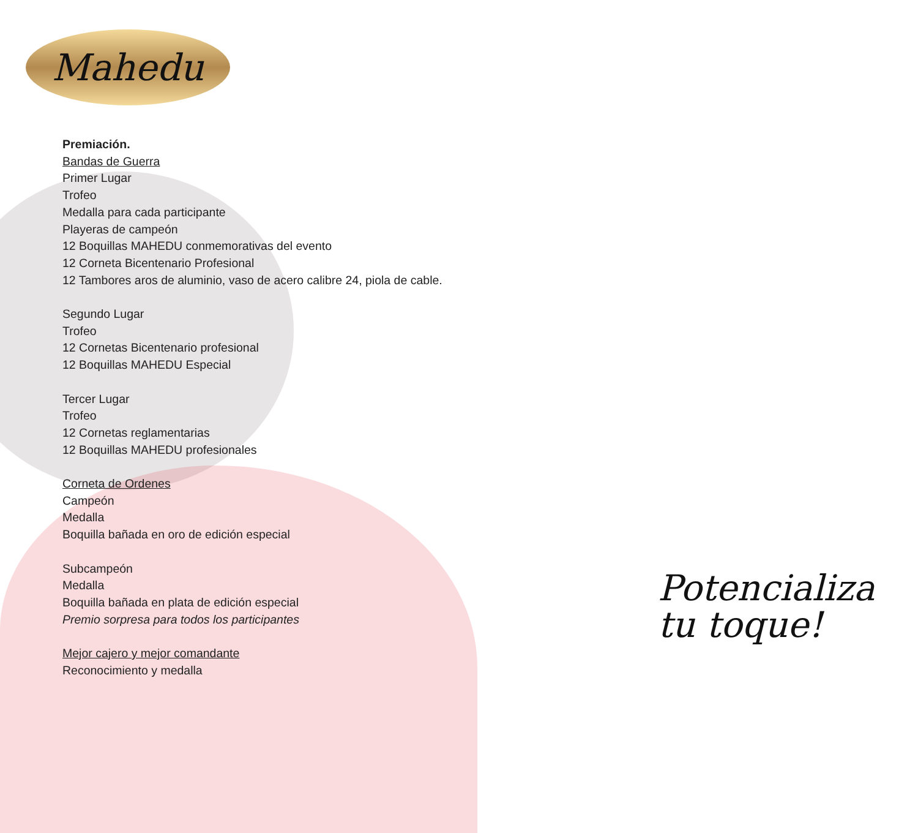Mahedu
Premiación.
Bandas de Guerra
Primer Lugar
Trofeo
Medalla para cada participante
Playeras de campeón
12 Boquillas MAHEDU conmemorativas del evento
12 Corneta Bicentenario Profesional
12 Tambores aros de aluminio, vaso de acero calibre 24, piola de cable.
Segundo Lugar
Trofeo
12 Cornetas Bicentenario profesional
12 Boquillas MAHEDU Especial
Tercer Lugar
Trofeo
12 Cornetas reglamentarias
12 Boquillas MAHEDU profesionales
Corneta de Ordenes
Campeón
Medalla
Boquilla bañada en oro de edición especial
Subcampeón
Medalla
Boquilla bañada en plata de edición especial
Premio sorpresa para todos los participantes
Mejor cajero y mejor comandante
Reconocimiento y medalla
Potencializa
tu toque!